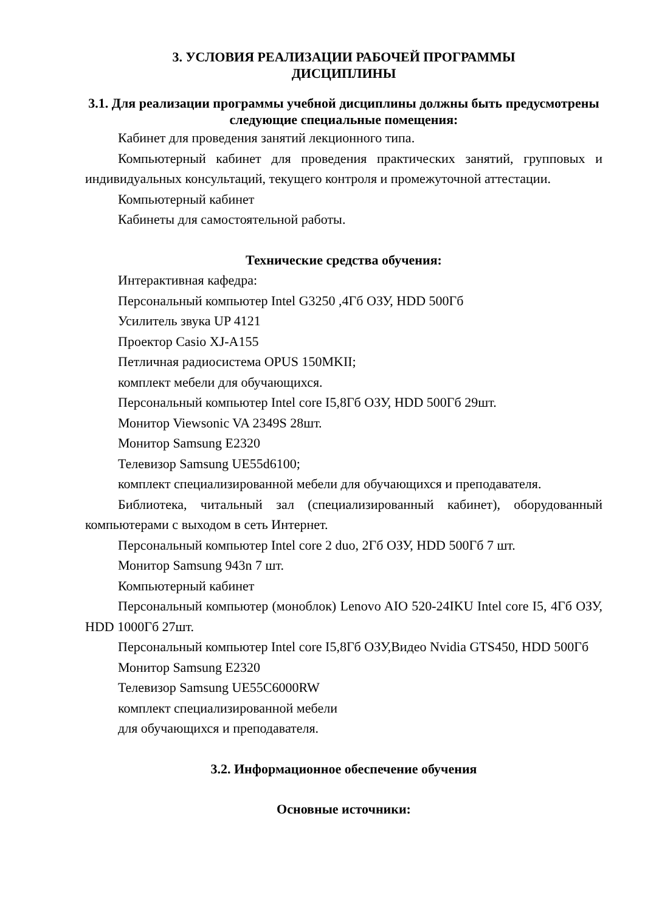3. УСЛОВИЯ РЕАЛИЗАЦИИ РАБОЧЕЙ ПРОГРАММЫ
ДИСЦИПЛИНЫ
3.1. Для реализации программы учебной дисциплины должны быть предусмотрены следующие специальные помещения:
Кабинет для проведения занятий лекционного типа.
Компьютерный кабинет для проведения практических занятий, групповых и индивидуальных консультаций, текущего контроля и промежуточной аттестации.
Компьютерный кабинет
Кабинеты для самостоятельной работы.
Технические средства обучения:
Интерактивная кафедра:
Персональный компьютер Intel G3250 ,4Гб ОЗУ, HDD 500Гб
Усилитель звука UP 4121
Проектор Casio XJ-A155
Петличная радиосистема OPUS 150MKII;
комплект мебели для обучающихся.
Персональный компьютер Intel core I5,8Гб ОЗУ, HDD 500Гб 29шт.
Монитор Viewsonic VA 2349S 28шт.
Монитор Samsung E2320
Телевизор Samsung UE55d6100;
комплект специализированной мебели для обучающихся и преподавателя.
Библиотека, читальный зал (специализированный кабинет), оборудованный компьютерами с выходом в сеть Интернет.
Персональный компьютер Intel core 2 duo, 2Гб ОЗУ, HDD 500Гб 7 шт.
Монитор Samsung 943n 7 шт.
Компьютерный кабинет
Персональный компьютер (моноблок) Lenovo AIO 520-24IKU Intel core I5, 4Гб ОЗУ, HDD 1000Гб 27шт.
Персональный компьютер Intel core I5,8Гб ОЗУ,Видео Nvidia GTS450, HDD 500Гб
Монитор Samsung E2320
Телевизор Samsung UE55C6000RW
комплект специализированной мебели
для обучающихся и преподавателя.
3.2. Информационное обеспечение обучения
Основные источники: